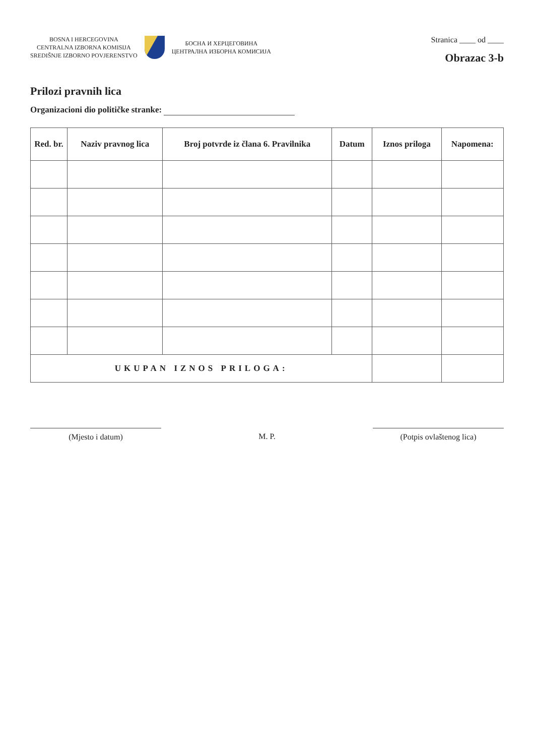BOSNA I HERCEGOVINA
CENTRALNA IZBORNA KOMISIJA
SREDIŠNJE IZBORNO POVJERENSTVO
БОСНА И ХЕРЦЕГОВИНА
ЦЕНТРАЛНА ИЗБОРНА КОМИСИЈА
Stranica ____ od ____
Obrazac 3-b
Prilozi pravnih lica
Organizacioni dio političke stranke:
| Red. br. | Naziv pravnog lica | Broj potvrde iz člana 6. Pravilnika | Datum | Iznos priloga | Napomena: |
| --- | --- | --- | --- | --- | --- |
| UKUPAN IZNOS PRILOGA: | | | | | |
(Mjesto i datum) M. P. (Potpis ovlaštenog lica)